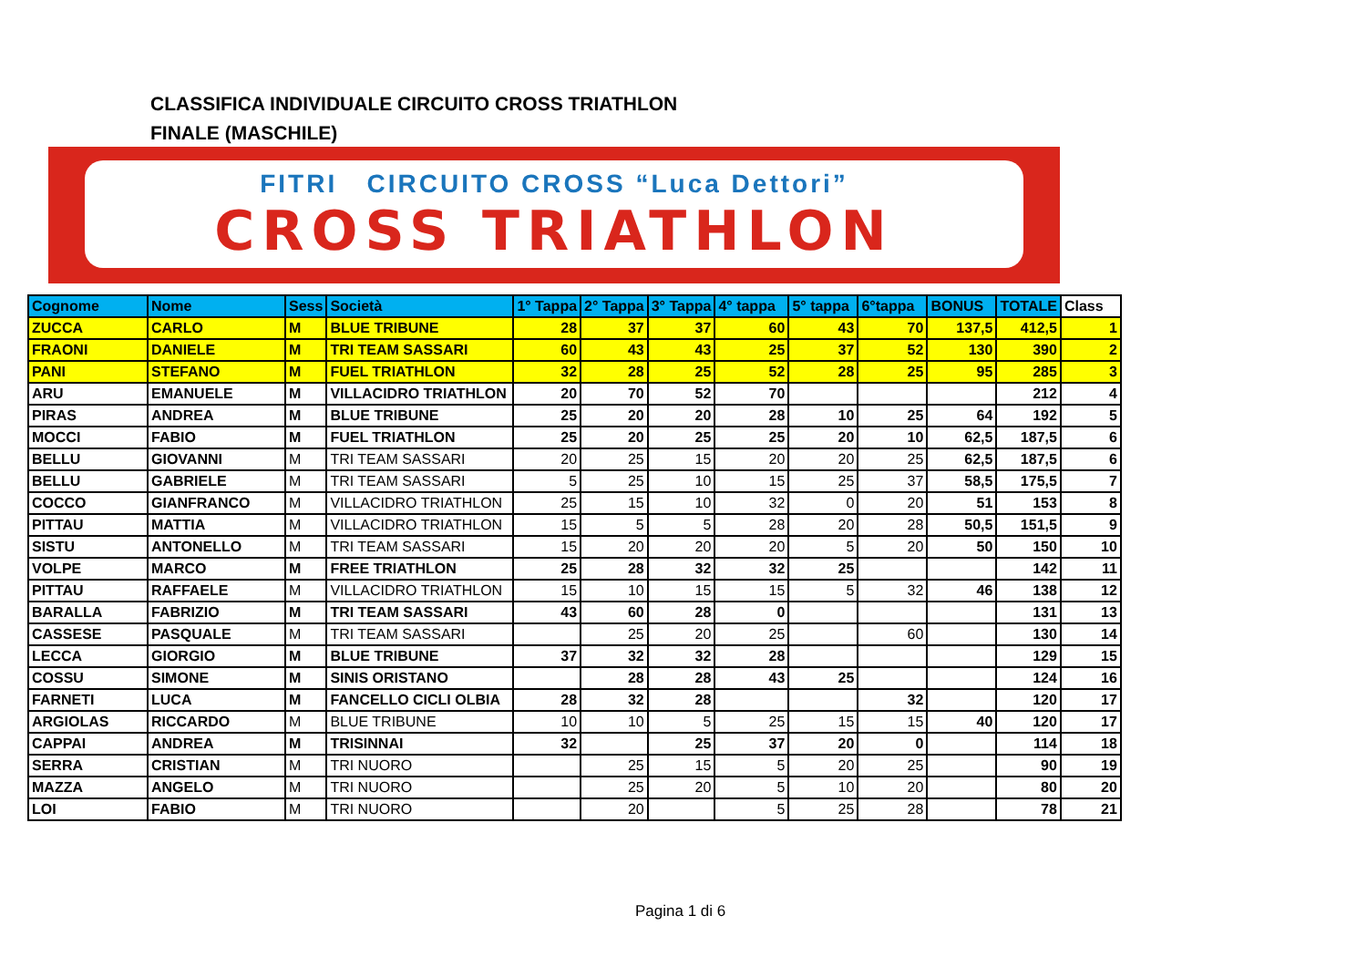CLASSIFICA INDIVIDUALE CIRCUITO CROSS TRIATHLON
FINALE (MASCHILE)
FITRI CIRCUITO CROSS “Luca Dettori”
CROSS TRIATHLON
| Cognome | Nome | Sess | Società | 1° Tappa | 2° Tappa | 3° Tappa | 4° tappa | 5° tappa | 6°tappa | BONUS | TOTALE | Class |
| --- | --- | --- | --- | --- | --- | --- | --- | --- | --- | --- | --- | --- |
| ZUCCA | CARLO | M | BLUE TRIBUNE | 28 | 37 | 37 | 60 | 43 | 70 | 137,5 | 412,5 | 1 |
| FRAONI | DANIELE | M | TRI TEAM SASSARI | 60 | 43 | 43 | 25 | 37 | 52 | 130 | 390 | 2 |
| PANI | STEFANO | M | FUEL TRIATHLON | 32 | 28 | 25 | 52 | 28 | 25 | 95 | 285 | 3 |
| ARU | EMANUELE | M | VILLACIDRO TRIATHLON | 20 | 70 | 52 | 70 | | | | 212 | 4 |
| PIRAS | ANDREA | M | BLUE TRIBUNE | 25 | 20 | 20 | 28 | 10 | 25 | 64 | 192 | 5 |
| MOCCI | FABIO | M | FUEL TRIATHLON | 25 | 20 | 25 | 25 | 20 | 10 | 62,5 | 187,5 | 6 |
| BELLU | GIOVANNI | M | TRI TEAM SASSARI | 20 | 25 | 15 | 20 | 20 | 25 | 62,5 | 187,5 | 6 |
| BELLU | GABRIELE | M | TRI TEAM SASSARI | 5 | 25 | 10 | 15 | 25 | 37 | 58,5 | 175,5 | 7 |
| COCCO | GIANFRANCO | M | VILLACIDRO TRIATHLON | 25 | 15 | 10 | 32 | 0 | 20 | 51 | 153 | 8 |
| PITTAU | MATTIA | M | VILLACIDRO TRIATHLON | 15 | 5 | 5 | 28 | 20 | 28 | 50,5 | 151,5 | 9 |
| SISTU | ANTONELLO | M | TRI TEAM SASSARI | 15 | 20 | 20 | 20 | 5 | 20 | 50 | 150 | 10 |
| VOLPE | MARCO | M | FREE TRIATHLON | 25 | 28 | 32 | 32 | 25 | | | 142 | 11 |
| PITTAU | RAFFAELE | M | VILLACIDRO TRIATHLON | 15 | 10 | 15 | 15 | 5 | 32 | 46 | 138 | 12 |
| BARALLA | FABRIZIO | M | TRI TEAM SASSARI | 43 | 60 | 28 | 0 | | | | 131 | 13 |
| CASSESE | PASQUALE | M | TRI TEAM SASSARI | | 25 | 20 | 25 | | 60 | | 130 | 14 |
| LECCA | GIORGIO | M | BLUE TRIBUNE | 37 | 32 | 32 | 28 | | | | 129 | 15 |
| COSSU | SIMONE | M | SINIS ORISTANO | | 28 | 28 | 43 | 25 | | | 124 | 16 |
| FARNETI | LUCA | M | FANCELLO CICLI OLBIA | 28 | 32 | 28 | | | 32 | | 120 | 17 |
| ARGIOLAS | RICCARDO | M | BLUE TRIBUNE | 10 | 10 | 5 | 25 | 15 | 15 | 40 | 120 | 17 |
| CAPPAI | ANDREA | M | TRISINNAI | 32 | | 25 | 37 | 20 | 0 | | 114 | 18 |
| SERRA | CRISTIAN | M | TRI NUORO | | 25 | 15 | 5 | 20 | 25 | | 90 | 19 |
| MAZZA | ANGELO | M | TRI NUORO | | 25 | 20 | 5 | 10 | 20 | | 80 | 20 |
| LOI | FABIO | M | TRI NUORO | | 20 | | 5 | 25 | 28 | | 78 | 21 |
Pagina 1 di 6